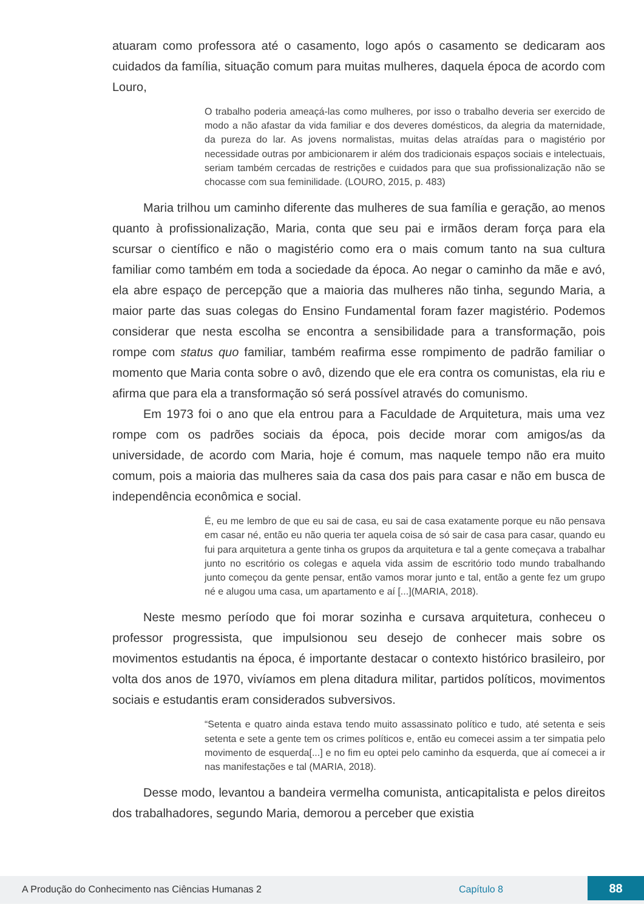atuaram como professora até o casamento, logo após o casamento se dedicaram aos cuidados da família, situação comum para muitas mulheres, daquela época de acordo com Louro,
O trabalho poderia ameaçá-las como mulheres, por isso o trabalho deveria ser exercido de modo a não afastar da vida familiar e dos deveres domésticos, da alegria da maternidade, da pureza do lar. As jovens normalistas, muitas delas atraídas para o magistério por necessidade outras por ambicionarem ir além dos tradicionais espaços sociais e intelectuais, seriam também cercadas de restrições e cuidados para que sua profissionalização não se chocasse com sua feminilidade. (LOURO, 2015, p. 483)
Maria trilhou um caminho diferente das mulheres de sua família e geração, ao menos quanto à profissionalização, Maria, conta que seu pai e irmãos deram força para ela scursar o científico e não o magistério como era o mais comum tanto na sua cultura familiar como também em toda a sociedade da época. Ao negar o caminho da mãe e avó, ela abre espaço de percepção que a maioria das mulheres não tinha, segundo Maria, a maior parte das suas colegas do Ensino Fundamental foram fazer magistério. Podemos considerar que nesta escolha se encontra a sensibilidade para a transformação, pois rompe com status quo familiar, também reafirma esse rompimento de padrão familiar o momento que Maria conta sobre o avô, dizendo que ele era contra os comunistas, ela riu e afirma que para ela a transformação só será possível através do comunismo.
Em 1973 foi o ano que ela entrou para a Faculdade de Arquitetura, mais uma vez rompe com os padrões sociais da época, pois decide morar com amigos/as da universidade, de acordo com Maria, hoje é comum, mas naquele tempo não era muito comum, pois a maioria das mulheres saia da casa dos pais para casar e não em busca de independência econômica e social.
É, eu me lembro de que eu sai de casa, eu sai de casa exatamente porque eu não pensava em casar né, então eu não queria ter aquela coisa de só sair de casa para casar, quando eu fui para arquitetura a gente tinha os grupos da arquitetura e tal a gente começava a trabalhar junto no escritório os colegas e aquela vida assim de escritório todo mundo trabalhando junto começou da gente pensar, então vamos morar junto e tal, então a gente fez um grupo né e alugou uma casa, um apartamento e aí [...](MARIA, 2018).
Neste mesmo período que foi morar sozinha e cursava arquitetura, conheceu o professor progressista, que impulsionou seu desejo de conhecer mais sobre os movimentos estudantis na época, é importante destacar o contexto histórico brasileiro, por volta dos anos de 1970, vivíamos em plena ditadura militar, partidos políticos, movimentos sociais e estudantis eram considerados subversivos.
“Setenta e quatro ainda estava tendo muito assassinato político e tudo, até setenta e seis setenta e sete a gente tem os crimes políticos e, então eu comecei assim a ter simpatia pelo movimento de esquerda[...] e no fim eu optei pelo caminho da esquerda, que aí comecei a ir nas manifestações e tal (MARIA, 2018).
Desse modo, levantou a bandeira vermelha comunista, anticapitalista e pelos direitos dos trabalhadores, segundo Maria, demorou a perceber que existia
A Produção do Conhecimento nas Ciências Humanas 2 Capítulo 8 88